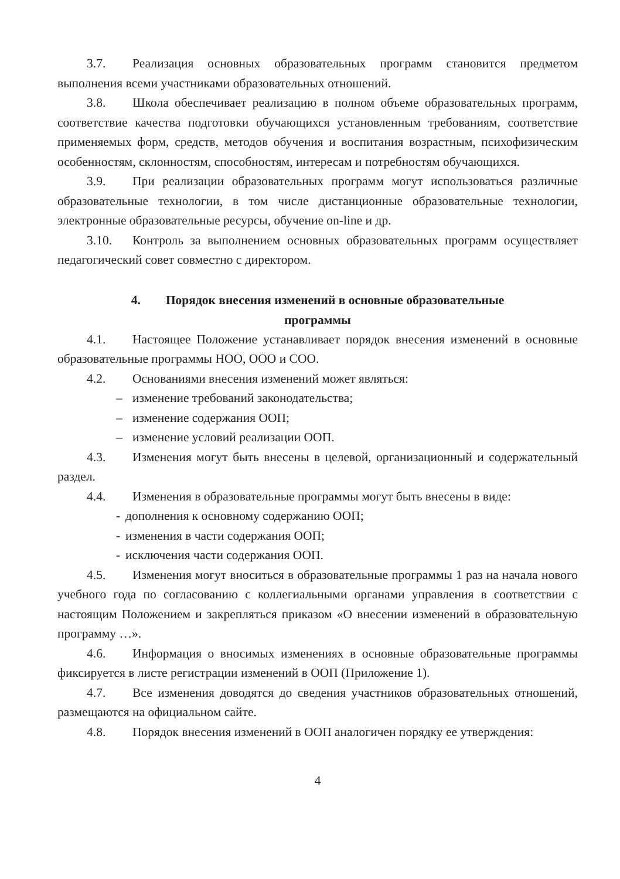3.7. Реализация основных образовательных программ становится предметом выполнения всеми участниками образовательных отношений.
3.8. Школа обеспечивает реализацию в полном объеме образовательных программ, соответствие качества подготовки обучающихся установленным требованиям, соответствие применяемых форм, средств, методов обучения и воспитания возрастным, психофизическим особенностям, склонностям, способностям, интересам и потребностям обучающихся.
3.9. При реализации образовательных программ могут использоваться различные образовательные технологии, в том числе дистанционные образовательные технологии, электронные образовательные ресурсы, обучение on-line и др.
3.10. Контроль за выполнением основных образовательных программ осуществляет педагогический совет совместно с директором.
4. Порядок внесения изменений в основные образовательные
программы
4.1. Настоящее Положение устанавливает порядок внесения изменений в основные образовательные программы НОО, ООО и СОО.
4.2. Основаниями внесения изменений может являться:
– изменение требований законодательства;
– изменение содержания ООП;
– изменение условий реализации ООП.
4.3. Изменения могут быть внесены в целевой, организационный и содержательный раздел.
4.4. Изменения в образовательные программы могут быть внесены в виде:
- дополнения к основному содержанию ООП;
- изменения в части содержания ООП;
- исключения части содержания ООП.
4.5. Изменения могут вноситься в образовательные программы 1 раз на начала нового учебного года по согласованию с коллегиальными органами управления в соответствии с настоящим Положением и закрепляться приказом «О внесении изменений в образовательную программу …».
4.6. Информация о вносимых изменениях в основные образовательные программы фиксируется в листе регистрации изменений в ООП (Приложение 1).
4.7. Все изменения доводятся до сведения участников образовательных отношений, размещаются на официальном сайте.
4.8. Порядок внесения изменений в ООП аналогичен порядку ее утверждения:
4